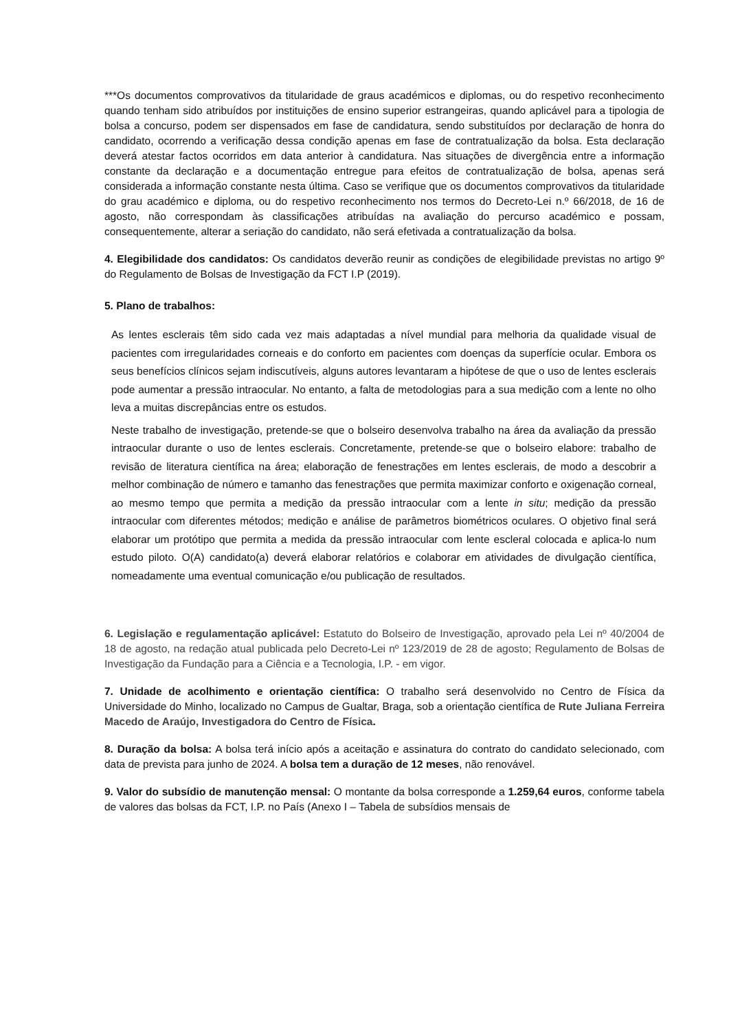***Os documentos comprovativos da titularidade de graus académicos e diplomas, ou do respetivo reconhecimento quando tenham sido atribuídos por instituições de ensino superior estrangeiras, quando aplicável para a tipologia de bolsa a concurso, podem ser dispensados em fase de candidatura, sendo substituídos por declaração de honra do candidato, ocorrendo a verificação dessa condição apenas em fase de contratualização da bolsa. Esta declaração deverá atestar factos ocorridos em data anterior à candidatura. Nas situações de divergência entre a informação constante da declaração e a documentação entregue para efeitos de contratualização de bolsa, apenas será considerada a informação constante nesta última. Caso se verifique que os documentos comprovativos da titularidade do grau académico e diploma, ou do respetivo reconhecimento nos termos do Decreto-Lei n.º 66/2018, de 16 de agosto, não correspondam às classificações atribuídas na avaliação do percurso académico e possam, consequentemente, alterar a seriação do candidato, não será efetivada a contratualização da bolsa.
4. Elegibilidade dos candidatos: Os candidatos deverão reunir as condições de elegibilidade previstas no artigo 9º do Regulamento de Bolsas de Investigação da FCT I.P (2019).
5. Plano de trabalhos:
As lentes esclerais têm sido cada vez mais adaptadas a nível mundial para melhoria da qualidade visual de pacientes com irregularidades corneais e do conforto em pacientes com doenças da superfície ocular. Embora os seus benefícios clínicos sejam indiscutíveis, alguns autores levantaram a hipótese de que o uso de lentes esclerais pode aumentar a pressão intraocular. No entanto, a falta de metodologias para a sua medição com a lente no olho leva a muitas discrepâncias entre os estudos.
Neste trabalho de investigação, pretende-se que o bolseiro desenvolva trabalho na área da avaliação da pressão intraocular durante o uso de lentes esclerais. Concretamente, pretende-se que o bolseiro elabore: trabalho de revisão de literatura científica na área; elaboração de fenestrações em lentes esclerais, de modo a descobrir a melhor combinação de número e tamanho das fenestrações que permita maximizar conforto e oxigenação corneal, ao mesmo tempo que permita a medição da pressão intraocular com a lente in situ; medição da pressão intraocular com diferentes métodos; medição e análise de parâmetros biométricos oculares. O objetivo final será elaborar um protótipo que permita a medida da pressão intraocular com lente escleral colocada e aplica-lo num estudo piloto. O(A) candidato(a) deverá elaborar relatórios e colaborar em atividades de divulgação científica, nomeadamente uma eventual comunicação e/ou publicação de resultados.
6. Legislação e regulamentação aplicável: Estatuto do Bolseiro de Investigação, aprovado pela Lei nº 40/2004 de 18 de agosto, na redação atual publicada pelo Decreto-Lei nº 123/2019 de 28 de agosto; Regulamento de Bolsas de Investigação da Fundação para a Ciência e a Tecnologia, I.P. - em vigor.
7. Unidade de acolhimento e orientação científica: O trabalho será desenvolvido no Centro de Física da Universidade do Minho, localizado no Campus de Gualtar, Braga, sob a orientação científica de Rute Juliana Ferreira Macedo de Araújo, Investigadora do Centro de Física.
8. Duração da bolsa: A bolsa terá início após a aceitação e assinatura do contrato do candidato selecionado, com data de prevista para junho de 2024. A bolsa tem a duração de 12 meses, não renovável.
9. Valor do subsídio de manutenção mensal: O montante da bolsa corresponde a 1.259,64 euros, conforme tabela de valores das bolsas da FCT, I.P. no País (Anexo I – Tabela de subsídios mensais de